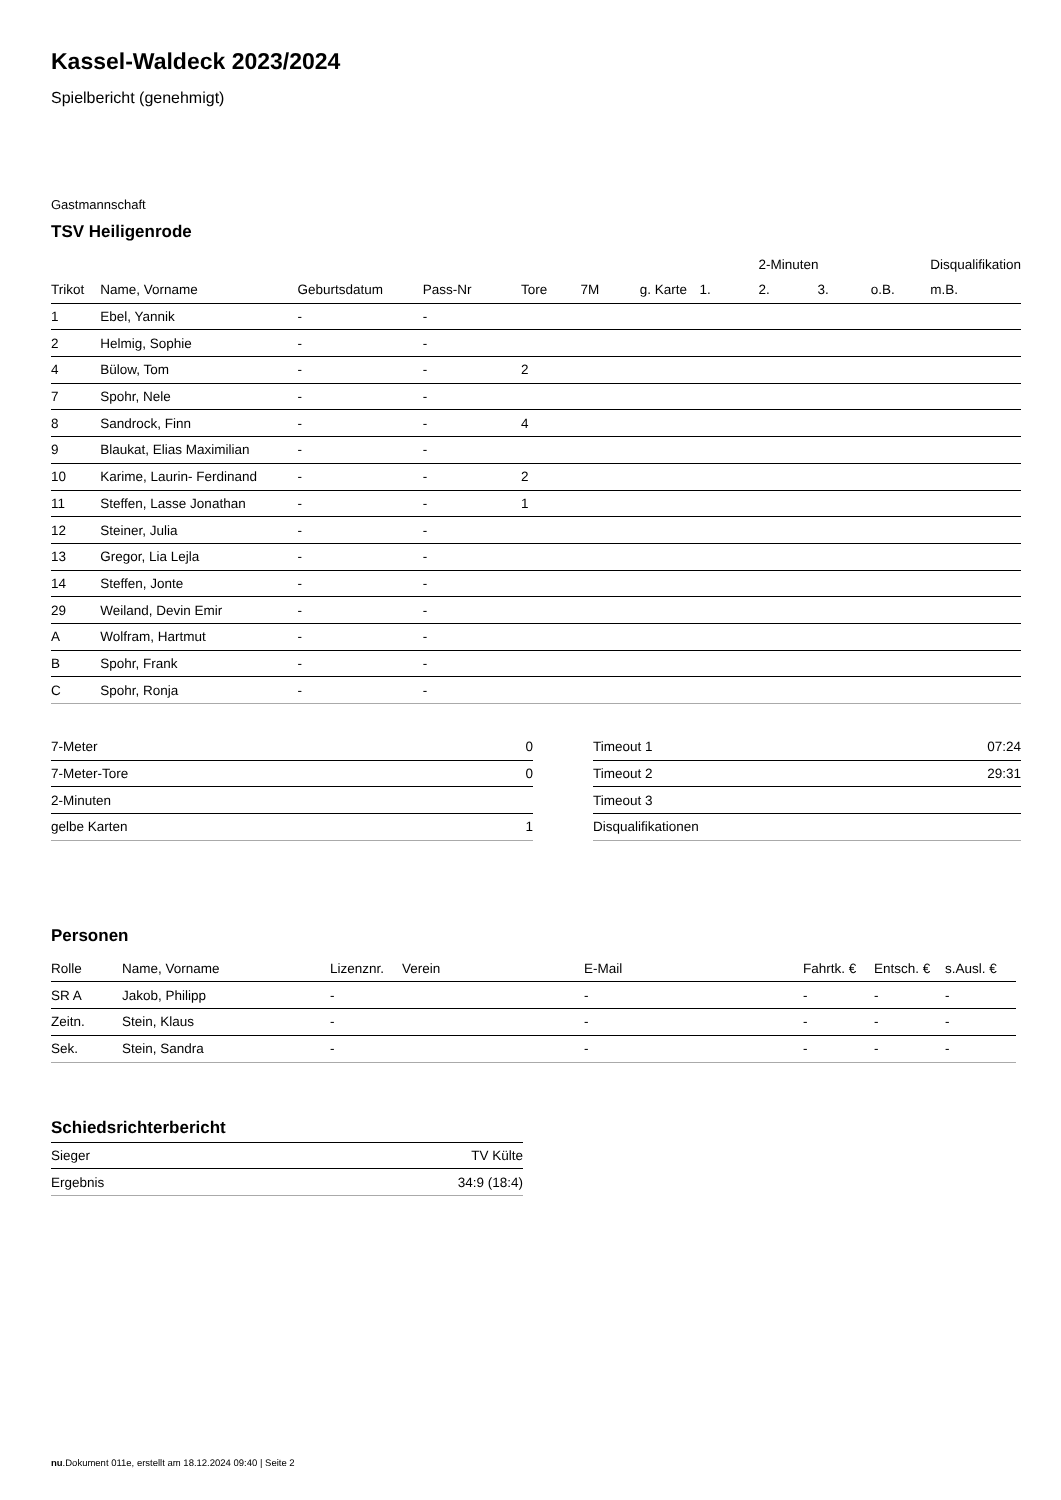Kassel-Waldeck 2023/2024
Spielbericht (genehmigt)
Gastmannschaft
TSV Heiligenrode
| | | | | | | | | 2-Minuten | | | Disqualifikation |
| --- | --- | --- | --- | --- | --- | --- | --- | --- | --- | --- | --- |
| Trikot | Name, Vorname | Geburtsdatum | Pass-Nr | Tore | 7M | g. Karte | 1. | 2. | 3. | o.B. | m.B. |
| 1 | Ebel, Yannik | - | - | | | | | | | | |
| 2 | Helmig, Sophie | - | - | | | | | | | | |
| 4 | Bülow, Tom | - | - | 2 | | | | | | | |
| 7 | Spohr, Nele | - | - | | | | | | | | |
| 8 | Sandrock, Finn | - | - | 4 | | | | | | | |
| 9 | Blaukat, Elias Maximilian | - | - | | | | | | | | |
| 10 | Karime, Laurin- Ferdinand | - | - | 2 | | | | | | | |
| 11 | Steffen, Lasse Jonathan | - | - | 1 | | | | | | | |
| 12 | Steiner, Julia | - | - | | | | | | | | |
| 13 | Gregor, Lia Lejla | - | - | | | | | | | | |
| 14 | Steffen, Jonte | - | - | | | | | | | | |
| 29 | Weiland, Devin Emir | - | - | | | | | | | | |
| A | Wolfram, Hartmut | - | - | | | | | | | | |
| B | Spohr, Frank | - | - | | | | | | | | |
| C | Spohr, Ronja | - | - | | | | | | | | |
| 7-Meter | 0 |
| 7-Meter-Tore | 0 |
| 2-Minuten | |
| gelbe Karten | 1 |
| Timeout 1 | 07:24 |
| Timeout 2 | 29:31 |
| Timeout 3 | |
| Disqualifikationen | |
Personen
| Rolle | Name, Vorname | Lizenznr. | Verein | E-Mail | Fahrtk. € | Entsch. € | s.Ausl. € |
| --- | --- | --- | --- | --- | --- | --- | --- |
| SR A | Jakob, Philipp | - | | - | - | - | - |
| Zeitn. | Stein, Klaus | - | | - | - | - | - |
| Sek. | Stein, Sandra | - | | - | - | - | - |
Schiedsrichterbericht
| Sieger | TV Külte |
| Ergebnis | 34:9 (18:4) |
nu.Dokument 011e, erstellt am 18.12.2024 09:40 | Seite 2